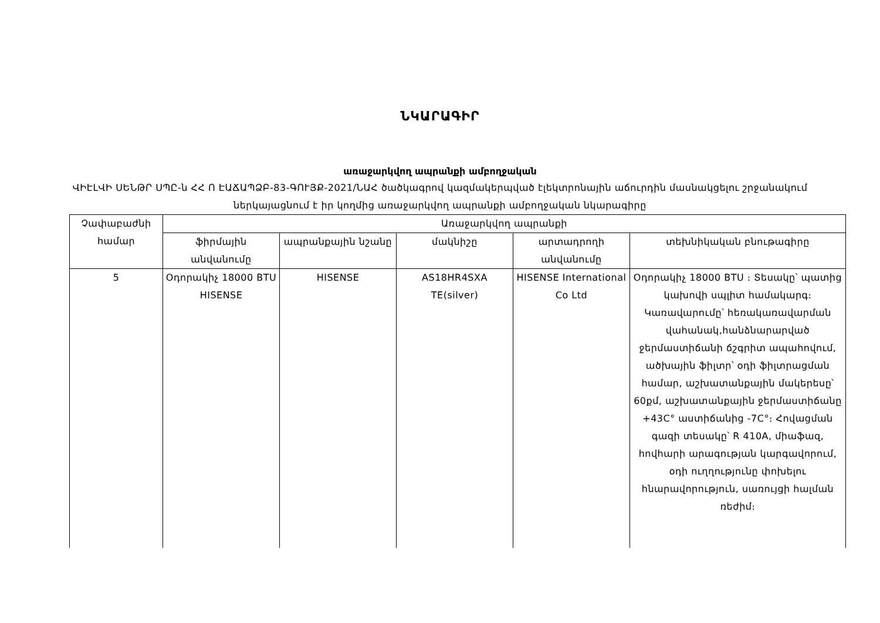ՆԿԱՐԱԳԻՐ
առաջարկվող ապրանքի ամբողջական
ՎԻԷԼՎԻ ՍԵՆԹՐ ՍՊԸ-ն ՀՀ Ո ԷԱՃԱՊՁԲ-83-ԳՈՒՅՔ-2021/ՆԱՀ ծածկագրով կազմակերպված էլեկտրոնային աճուրդին մասնակցելու շրջանակում ներկայացնում է իր կողմից առաջարկվող ապրանքի ամբողջական նկարագիրը
| Չափաբաժնի համար | Առաջարկվող ապրանքի | | | | |
| --- | --- | --- | --- | --- | --- |
| | ֆիրմային անվանումը | ապրանքային նշանը | մակնիշը | արտադրողի անվանումը | տեխնիկական բնութագիրը |
| 5 | Օդորակիչ 18000 BTU HISENSE | HISENSE | AS18HR4SXA TE(silver) | HISENSE International Co Ltd | Օդորակիչ 18000 BTU ։ Տեսակը՝ պատից կախովի սպլիտ համակարգ։ Կառավարումը՝ հեռակառավարման վահանակ,հանձնարարված ջերմաստիճանի ճշգրիտ ապահովում, ածխային ֆիլտր՝ օդի ֆիլտրացման համար, աշխատանքային մակերեսը՝ 60քմ, աշխատանքային ջերմաստիճանը +43C° աստիճանից -7C°։ Հովացման գազի տեսակը՝ R 410A, միաֆազ, հովհարի արագության կարգավորում, օդի ուղղությունը փոխելու հնարավորություն, սառույցի հալման ռեժիմ։ |